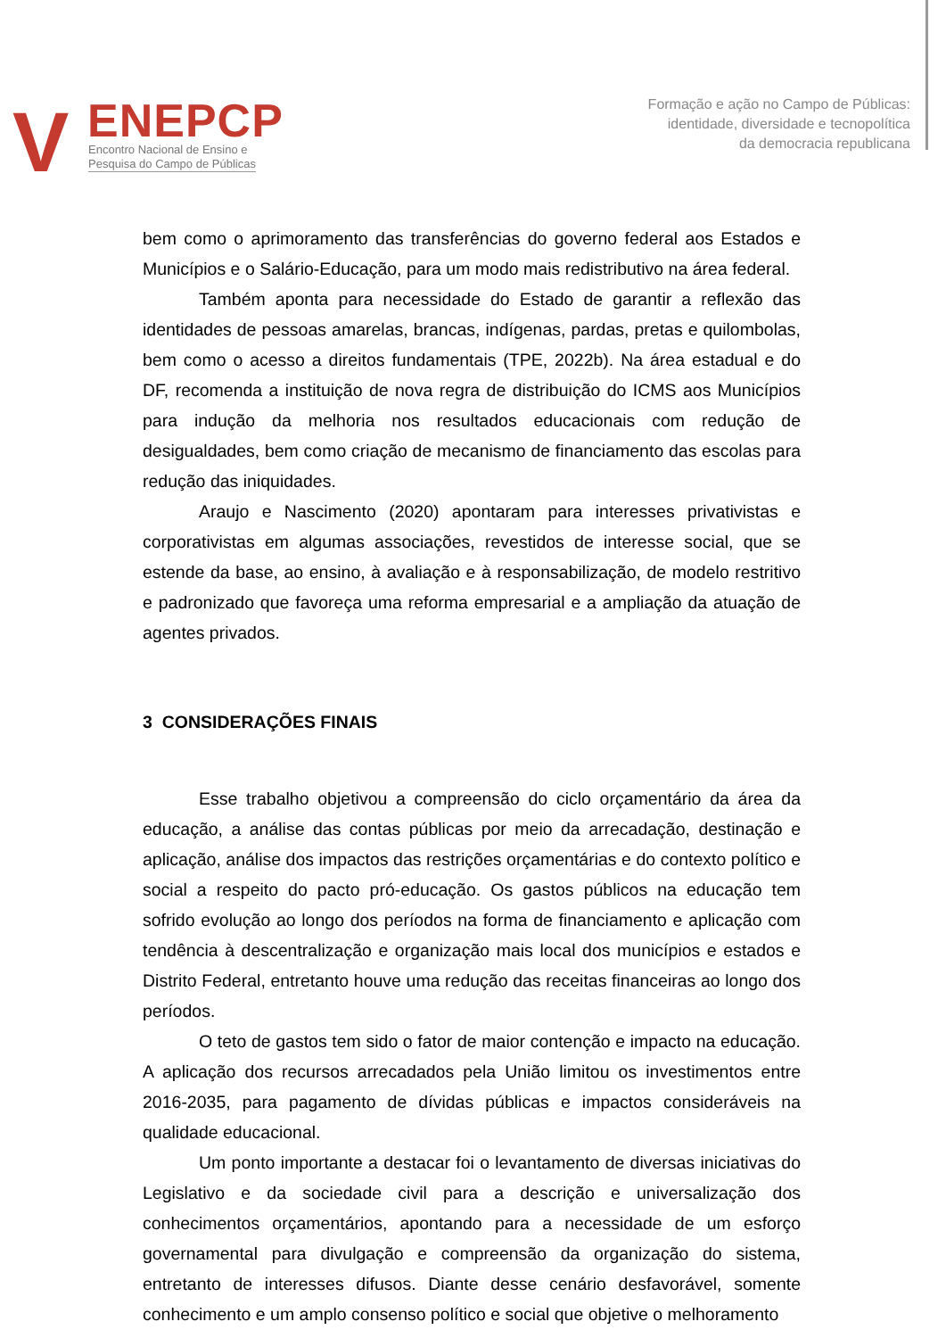V ENEPCP
Encontro Nacional de Ensino e
Pesquisa do Campo de Públicas
Formação e ação no Campo de Públicas:
identidade, diversidade e tecnopolítica
da democracia republicana
bem como o aprimoramento das transferências do governo federal aos Estados e Municípios e o Salário-Educação, para um modo mais redistributivo na área federal.
Também aponta para necessidade do Estado de garantir a reflexão das identidades de pessoas amarelas, brancas, indígenas, pardas, pretas e quilombolas, bem como o acesso a direitos fundamentais (TPE, 2022b). Na área estadual e do DF, recomenda a instituição de nova regra de distribuição do ICMS aos Municípios para indução da melhoria nos resultados educacionais com redução de desigualdades, bem como criação de mecanismo de financiamento das escolas para redução das iniquidades.
Araujo e Nascimento (2020) apontaram para interesses privativistas e corporativistas em algumas associações, revestidos de interesse social, que se estende da base, ao ensino, à avaliação e à responsabilização, de modelo restritivo e padronizado que favoreça uma reforma empresarial e a ampliação da atuação de agentes privados.
3 CONSIDERAÇÕES FINAIS
Esse trabalho objetivou a compreensão do ciclo orçamentário da área da educação, a análise das contas públicas por meio da arrecadação, destinação e aplicação, análise dos impactos das restrições orçamentárias e do contexto político e social a respeito do pacto pró-educação. Os gastos públicos na educação tem sofrido evolução ao longo dos períodos na forma de financiamento e aplicação com tendência à descentralização e organização mais local dos municípios e estados e Distrito Federal, entretanto houve uma redução das receitas financeiras ao longo dos períodos.
O teto de gastos tem sido o fator de maior contenção e impacto na educação. A aplicação dos recursos arrecadados pela União limitou os investimentos entre 2016-2035, para pagamento de dívidas públicas e impactos consideráveis na qualidade educacional.
Um ponto importante a destacar foi o levantamento de diversas iniciativas do Legislativo e da sociedade civil para a descrição e universalização dos conhecimentos orçamentários, apontando para a necessidade de um esforço governamental para divulgação e compreensão da organização do sistema, entretanto de interesses difusos. Diante desse cenário desfavorável, somente conhecimento e um amplo consenso político e social que objetive o melhoramento